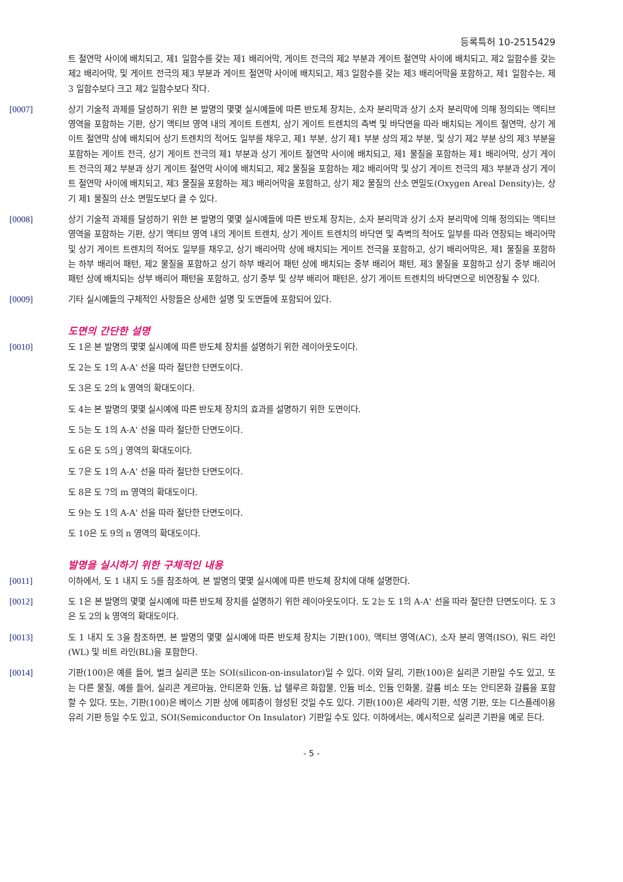등록특허 10-2515429
트 절연막 사이에 배치되고, 제1 일함수를 갖는 제1 배리어막, 게이트 전극의 제2 부분과 게이트 절연막 사이에 배치되고, 제2 일함수를 갖는 제2 배리어막, 및 게이트 전극의 제3 부분과 게이트 절연막 사이에 배치되고, 제3 일함수를 갖는 제3 배리어막을 포함하고, 제1 일함수는, 제3 일함수보다 크고 제2 일함수보다 작다.
[0007] 상기 기술적 과제를 달성하기 위한 본 발명의 몇몇 실시예들에 따른 반도체 장치는, 소자 분리막과 상기 소자 분리막에 의해 정의되는 액티브 영역을 포함하는 기판, 상기 액티브 영역 내의 게이트 트렌치, 상기 게이트 트렌치의 측벽 및 바닥면을 따라 배치되는 게이트 절연막, 상기 게이트 절연막 상에 배치되어 상기 트렌치의 적어도 일부를 채우고, 제1 부분, 상기 제1 부분 상의 제2 부분, 및 상기 제2 부분 상의 제3 부분을 포함하는 게이트 전극, 상기 게이트 전극의 제1 부분과 상기 게이트 절연막 사이에 배치되고, 제1 물질을 포함하는 제1 배리어막, 상기 게이트 전극의 제2 부분과 상기 게이트 절연막 사이에 배치되고, 제2 물질을 포함하는 제2 배리어막 및 상기 게이트 전극의 제3 부분과 상기 게이트 절연막 사이에 배치되고, 제3 물질을 포함하는 제3 배리어막을 포함하고, 상기 제2 물질의 산소 면밀도(Oxygen Areal Density)는, 상기 제1 물질의 산소 면밀도보다 클 수 있다.
[0008] 상기 기술적 과제를 달성하기 위한 본 발명의 몇몇 실시예들에 따른 반도체 장치는, 소자 분리막과 상기 소자 분리막에 의해 정의되는 액티브 영역을 포함하는 기판, 상기 액티브 영역 내의 게이트 트렌치, 상기 게이트 트렌치의 바닥면 및 측벽의 적어도 일부를 따라 연장되는 배리어막 및 상기 게이트 트렌치의 적어도 일부를 채우고, 상기 배리어막 상에 배치되는 게이트 전극을 포함하고, 상기 배리어막은, 제1 물질을 포함하는 하부 배리어 패턴, 제2 물질을 포함하고 상기 하부 배리어 패턴 상에 배치되는 중부 배리어 패턴, 제3 물질을 포함하고 상기 중부 배리어 패턴 상에 배치되는 상부 배리어 패턴을 포함하고, 상기 중부 및 상부 배리어 패턴은, 상기 게이트 트렌치의 바닥면으로 비연장될 수 있다.
[0009] 기타 실시예들의 구체적인 사항들은 상세한 설명 및 도면들에 포함되어 있다.
도면의 간단한 설명
[0010] 도 1은 본 발명의 몇몇 실시예에 따른 반도체 장치를 설명하기 위한 레이아웃도이다.
도 2는 도 1의 A-A' 선을 따라 절단한 단면도이다.
도 3은 도 2의 k 영역의 확대도이다.
도 4는 본 발명의 몇몇 실시예에 따른 반도체 장치의 효과를 설명하기 위한 도면이다.
도 5는 도 1의 A-A' 선을 따라 절단한 단면도이다.
도 6은 도 5의 j 영역의 확대도이다.
도 7은 도 1의 A-A' 선을 따라 절단한 단면도이다.
도 8은 도 7의 m 영역의 확대도이다.
도 9는 도 1의 A-A' 선을 따라 절단한 단면도이다.
도 10은 도 9의 n 영역의 확대도이다.
발명을 실시하기 위한 구체적인 내용
[0011] 이하에서, 도 1 내지 도 5를 참조하여, 본 발명의 몇몇 실시예에 따른 반도체 장치에 대해 설명한다.
[0012] 도 1은 본 발명의 몇몇 실시예에 따른 반도체 장치를 설명하기 위한 레이아웃도이다. 도 2는 도 1의 A-A' 선을 따라 절단한 단면도이다. 도 3은 도 2의 k 영역의 확대도이다.
[0013] 도 1 내지 도 3을 참조하면, 본 발명의 몇몇 실시예에 따른 반도체 장치는 기판(100), 액티브 영역(AC), 소자 분리 영역(ISO), 워드 라인(WL) 및 비트 라인(BL)을 포함한다.
[0014] 기판(100)은 예를 들어, 벌크 실리콘 또는 SOI(silicon-on-insulator)일 수 있다. 이와 달리, 기판(100)은 실리콘 기판일 수도 있고, 또는 다른 물질, 예를 들어, 실리콘 게르마늄, 안티몬화 인듐, 납 텔루르 화합물, 인듐 비소, 인듐 인화물, 갈륨 비소 또는 안티몬화 갈륨을 포함할 수 있다. 또는, 기판(100)은 베이스 기판 상에 에피층이 형성된 것일 수도 있다. 기판(100)은 세라믹 기판, 석영 기판, 또는 디스플레이용 유리 기판 등일 수도 있고, SOI(Semiconductor On Insulator) 기판일 수도 있다. 이하에서는, 예시적으로 실리콘 기판을 예로 든다.
- 5 -